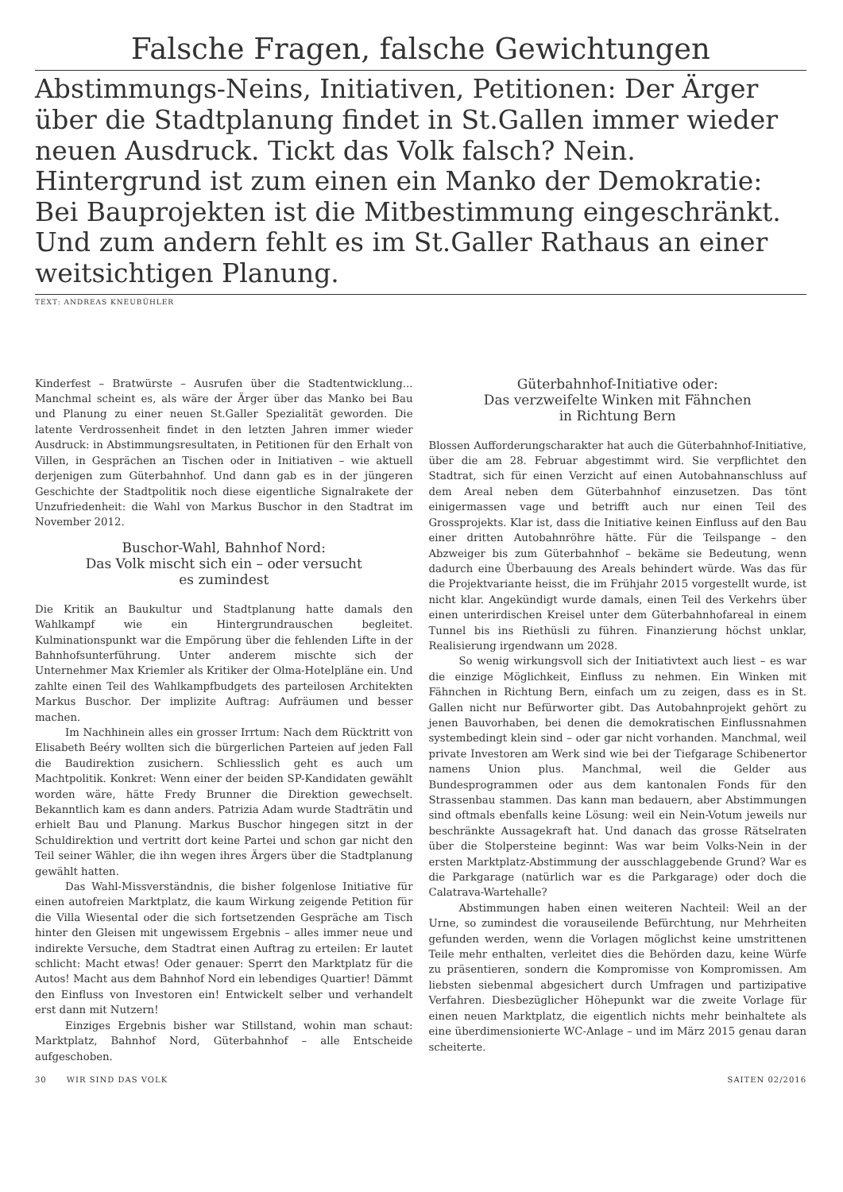Falsche Fragen, falsche Gewichtungen
Abstimmungs-Neins, Initiativen, Petitionen: Der Ärger über die Stadtplanung findet in St.Gallen immer wieder neuen Ausdruck. Tickt das Volk falsch? Nein. Hintergrund ist zum einen ein Manko der Demokratie: Bei Bauprojekten ist die Mitbestimmung eingeschränkt. Und zum andern fehlt es im St.Galler Rathaus an einer weitsichtigen Planung.
TEXT: ANDREAS KNEUBÜHLER
Kinderfest – Bratwürste – Ausrufen über die Stadtentwicklung... Manchmal scheint es, als wäre der Ärger über das Manko bei Bau und Planung zu einer neuen St.Galler Spezialität geworden. Die latente Verdrossenheit findet in den letzten Jahren immer wieder Ausdruck: in Abstimmungsresultaten, in Petitionen für den Erhalt von Villen, in Gesprächen an Tischen oder in Initiativen – wie aktuell derjenigen zum Güterbahnhof. Und dann gab es in der jüngeren Geschichte der Stadtpolitik noch diese eigentliche Signalrakete der Unzufriedenheit: die Wahl von Markus Buschor in den Stadtrat im November 2012.
Buschor-Wahl, Bahnhof Nord:
Das Volk mischt sich ein – oder versucht
es zumindest
Die Kritik an Baukultur und Stadtplanung hatte damals den Wahlkampf wie ein Hintergrundrauschen begleitet. Kulminationspunkt war die Empörung über die fehlenden Lifte in der Bahnhofsunterführung. Unter anderem mischte sich der Unternehmer Max Kriemler als Kritiker der Olma-Hotelpläne ein. Und zahlte einen Teil des Wahlkampfbudgets des parteilosen Architekten Markus Buschor. Der implizite Auftrag: Aufräumen und besser machen.
Im Nachhinein alles ein grosser Irrtum: Nach dem Rücktritt von Elisabeth Beéry wollten sich die bürgerlichen Parteien auf jeden Fall die Baudirektion zusichern. Schliesslich geht es auch um Machtpolitik. Konkret: Wenn einer der beiden SP-Kandidaten gewählt worden wäre, hätte Fredy Brunner die Direktion gewechselt. Bekanntlich kam es dann anders. Patrizia Adam wurde Stadträtin und erhielt Bau und Planung. Markus Buschor hingegen sitzt in der Schuldirektion und vertritt dort keine Partei und schon gar nicht den Teil seiner Wähler, die ihn wegen ihres Ärgers über die Stadtplanung gewählt hatten.
Das Wahl-Missverständnis, die bisher folgenlose Initiative für einen autofreien Marktplatz, die kaum Wirkung zeigende Petition für die Villa Wiesental oder die sich fortsetzenden Gespräche am Tisch hinter den Gleisen mit ungewissem Ergebnis – alles immer neue und indirekte Versuche, dem Stadtrat einen Auftrag zu erteilen: Er lautet schlicht: Macht etwas! Oder genauer: Sperrt den Marktplatz für die Autos! Macht aus dem Bahnhof Nord ein lebendiges Quartier! Dämmt den Einfluss von Investoren ein! Entwickelt selber und verhandelt erst dann mit Nutzern!
Einziges Ergebnis bisher war Stillstand, wohin man schaut: Marktplatz, Bahnhof Nord, Güterbahnhof – alle Entscheide aufgeschoben.
Güterbahnhof-Initiative oder:
Das verzweifelte Winken mit Fähnchen
in Richtung Bern
Blossen Aufforderungscharakter hat auch die Güterbahnhof-Initiative, über die am 28. Februar abgestimmt wird. Sie verpflichtet den Stadtrat, sich für einen Verzicht auf einen Autobahnanschluss auf dem Areal neben dem Güterbahnhof einzusetzen. Das tönt einigermassen vage und betrifft auch nur einen Teil des Grossprojekts. Klar ist, dass die Initiative keinen Einfluss auf den Bau einer dritten Autobahnröhre hätte. Für die Teilspange – den Abzweiger bis zum Güterbahnhof – bekäme sie Bedeutung, wenn dadurch eine Überbauung des Areals behindert würde. Was das für die Projektvariante heisst, die im Frühjahr 2015 vorgestellt wurde, ist nicht klar. Angekündigt wurde damals, einen Teil des Verkehrs über einen unterirdischen Kreisel unter dem Güterbahnhofareal in einem Tunnel bis ins Riethüsli zu führen. Finanzierung höchst unklar, Realisierung irgendwann um 2028.
So wenig wirkungsvoll sich der Initiativtext auch liest – es war die einzige Möglichkeit, Einfluss zu nehmen. Ein Winken mit Fähnchen in Richtung Bern, einfach um zu zeigen, dass es in St. Gallen nicht nur Befürworter gibt. Das Autobahnprojekt gehört zu jenen Bauvorhaben, bei denen die demokratischen Einflussnahmen systembedingt klein sind – oder gar nicht vorhanden. Manchmal, weil private Investoren am Werk sind wie bei der Tiefgarage Schibenertor namens Union plus. Manchmal, weil die Gelder aus Bundesprogrammen oder aus dem kantonalen Fonds für den Strassenbau stammen. Das kann man bedauern, aber Abstimmungen sind oftmals ebenfalls keine Lösung: weil ein Nein-Votum jeweils nur beschränkte Aussagekraft hat. Und danach das grosse Rätselraten über die Stolpersteine beginnt: Was war beim Volks-Nein in der ersten Marktplatz-Abstimmung der ausschlaggebende Grund? War es die Parkgarage (natürlich war es die Parkgarage) oder doch die Calatrava-Wartehalle?
Abstimmungen haben einen weiteren Nachteil: Weil an der Urne, so zumindest die vorauseilende Befürchtung, nur Mehrheiten gefunden werden, wenn die Vorlagen möglichst keine umstrittenen Teile mehr enthalten, verleitet dies die Behörden dazu, keine Würfe zu präsentieren, sondern die Kompromisse von Kompromissen. Am liebsten siebenmal abgesichert durch Umfragen und partizipative Verfahren. Diesbezüglicher Höhepunkt war die zweite Vorlage für einen neuen Marktplatz, die eigentlich nichts mehr beinhaltete als eine überdimensionierte WC-Anlage – und im März 2015 genau daran scheiterte.
30 WIR SIND DAS VOLK SAITEN 02/2016